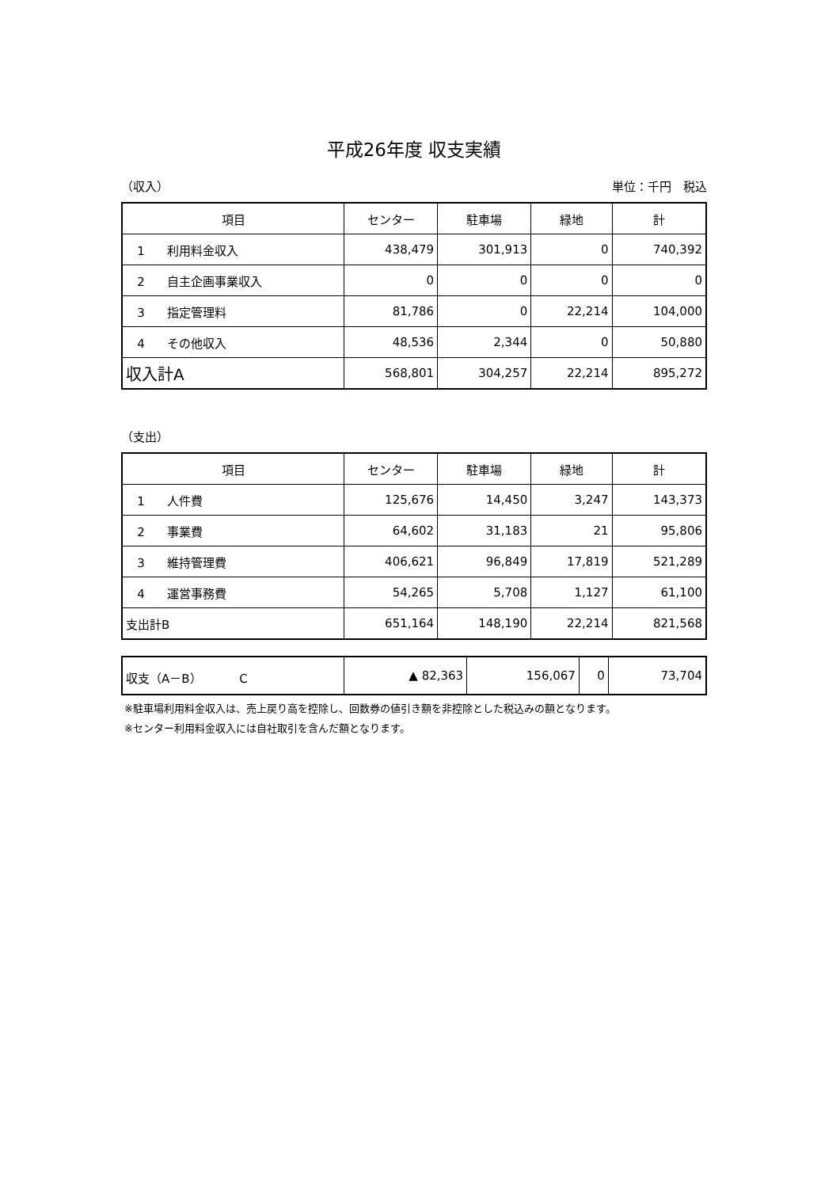平成26年度 収支実績
（収入） 単位：千円　税込
| 項目 | センター | 駐車場 | 緑地 | 計 |
| --- | --- | --- | --- | --- |
| 1 利用料金収入 | 438,479 | 301,913 | 0 | 740,392 |
| 2 自主企画事業収入 | 0 | 0 | 0 | 0 |
| 3 指定管理料 | 81,786 | 0 | 22,214 | 104,000 |
| 4 その他収入 | 48,536 | 2,344 | 0 | 50,880 |
| 収入計A | 568,801 | 304,257 | 22,214 | 895,272 |
（支出）
| 項目 | センター | 駐車場 | 緑地 | 計 |
| --- | --- | --- | --- | --- |
| 1 人件費 | 125,676 | 14,450 | 3,247 | 143,373 |
| 2 事業費 | 64,602 | 31,183 | 21 | 95,806 |
| 3 維持管理費 | 406,621 | 96,849 | 17,819 | 521,289 |
| 4 運営事務費 | 54,265 | 5,708 | 1,127 | 61,100 |
| 支出計B | 651,164 | 148,190 | 22,214 | 821,568 |
| 収支（A－B） C | ▲ 82,363 | 156,067 | 0 | 73,704 |
※駐車場利用料金収入は、売上戻り高を控除し、回数券の値引き額を非控除とした税込みの額となります。
※センター利用料金収入には自社取引を含んだ額となります。